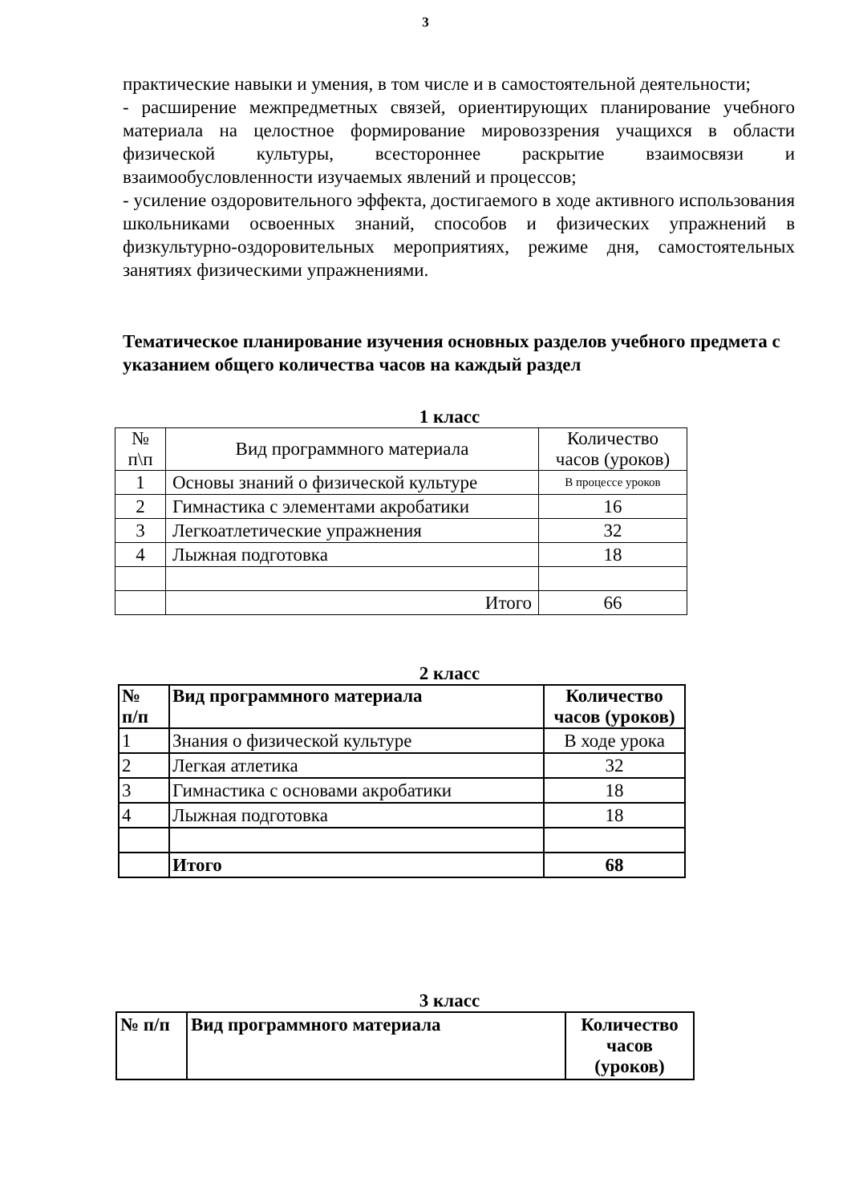3
практические навыки и умения, в том числе и в самостоятельной деятельности;
- расширение межпредметных связей, ориентирующих планирование учебного материала на целостное формирование мировоззрения учащихся в области физической культуры, всестороннее раскрытие взаимосвязи и взаимообусловленности изучаемых явлений и процессов;
- усиление оздоровительного эффекта, достигаемого в ходе активного использования школьниками освоенных знаний, способов и физических упражнений в физкультурно-оздоровительных мероприятиях, режиме дня, самостоятельных занятиях физическими упражнениями.
Тематическое планирование изучения основных разделов учебного предмета с указанием общего количества часов на каждый раздел
1 класс
| № п\п | Вид программного материала | Количество часов (уроков) |
| 1 | Основы знаний о физической культуре | В процессе уроков |
| 2 | Гимнастика с элементами акробатики | 16 |
| 3 | Легкоатлетические упражнения | 32 |
| 4 | Лыжная подготовка | 18 |
| | Итого | 66 |
2 класс
| № п/п | Вид программного материала | Количество часов (уроков) |
| --- | --- | --- |
| 1 | Знания о физической культуре | В ходе урока |
| 2 | Легкая атлетика | 32 |
| 3 | Гимнастика с основами акробатики | 18 |
| 4 | Лыжная подготовка | 18 |
| | Итого | 68 |
3 класс
| № п/п | Вид программного материала | Количество часов (уроков) |
| --- | --- | --- |